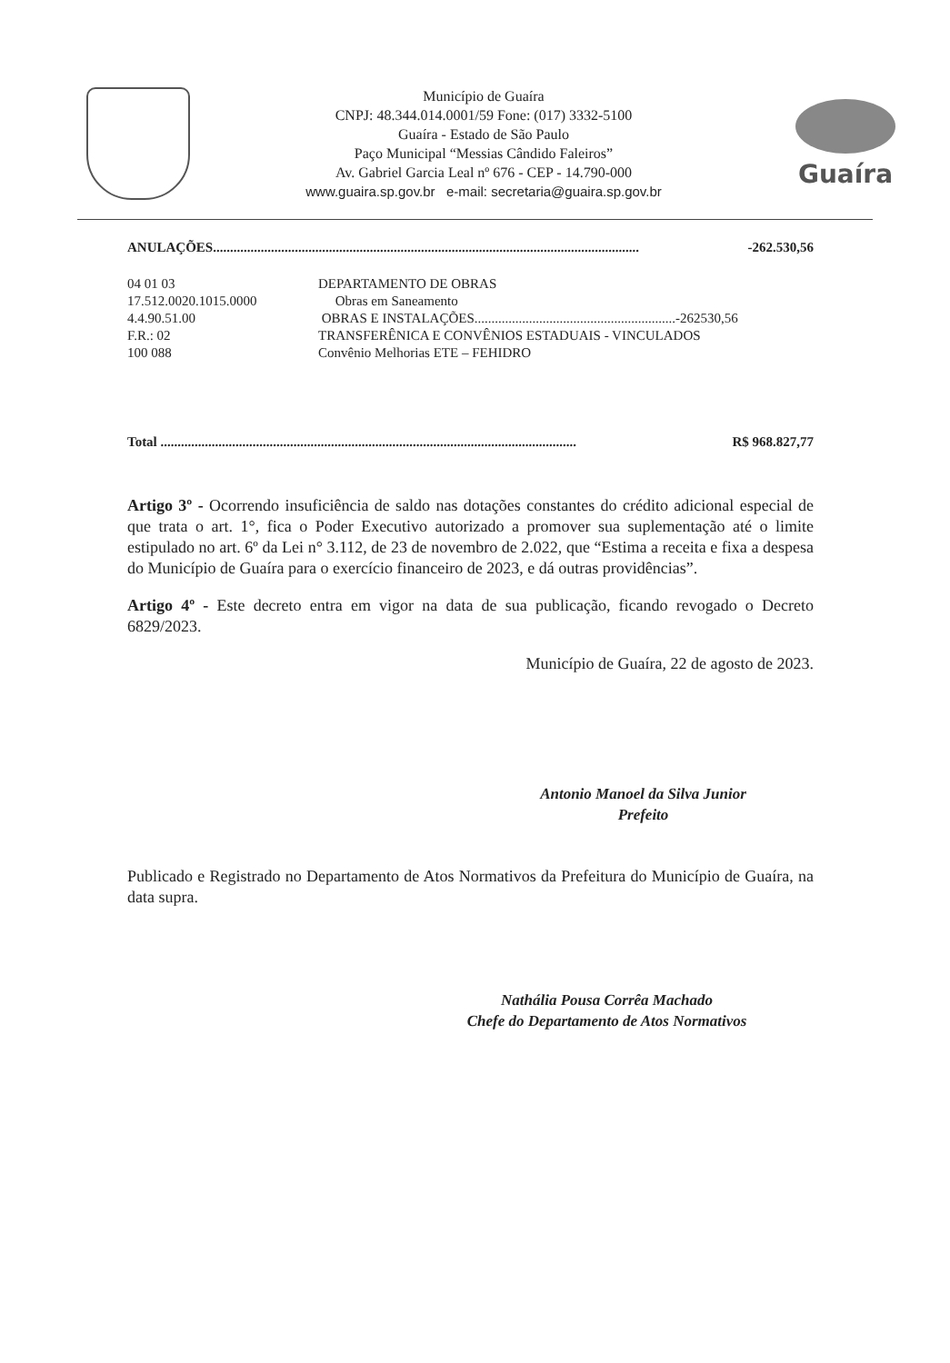Município de Guaíra
CNPJ: 48.344.014.0001/59 Fone: (017) 3332-5100
Guaíra - Estado de São Paulo
Paço Municipal “Messias Cândido Faleiros”
Av. Gabriel Garcia Leal nº 676 - CEP - 14.790-000
www.guaira.sp.gov.br e-mail: secretaria@guaira.sp.gov.br
Guaíra
ANULAÇÕES............................................................................................................................. -262.530,56
04 01 03 DEPARTAMENTO DE OBRAS
17.512.0020.1015.0000 Obras em Saneamento
4.4.90.51.00 OBRAS E INSTALAÇÕES...........................................................-262530,56
F.R.: 02 TRANSFERÊNICA E CONVÊNIOS ESTADUAIS - VINCULADOS
100 088 Convênio Melhorias ETE – FEHIDRO
Total .......................................................................................................................... R$ 968.827,77
Artigo 3º - Ocorrendo insuficiência de saldo nas dotações constantes do crédito adicional especial de que trata o art. 1°, fica o Poder Executivo autorizado a promover sua suplementação até o limite estipulado no art. 6º da Lei n° 3.112, de 23 de novembro de 2.022, que “Estima a receita e fixa a despesa do Município de Guaíra para o exercício financeiro de 2023, e dá outras providências”.
Artigo 4º - Este decreto entra em vigor na data de sua publicação, ficando revogado o Decreto 6829/2023.
Município de Guaíra, 22 de agosto de 2023.
Antonio Manoel da Silva Junior
Prefeito
Publicado e Registrado no Departamento de Atos Normativos da Prefeitura do Município de Guaíra, na data supra.
Nathália Pousa Corrêa Machado
Chefe do Departamento de Atos Normativos